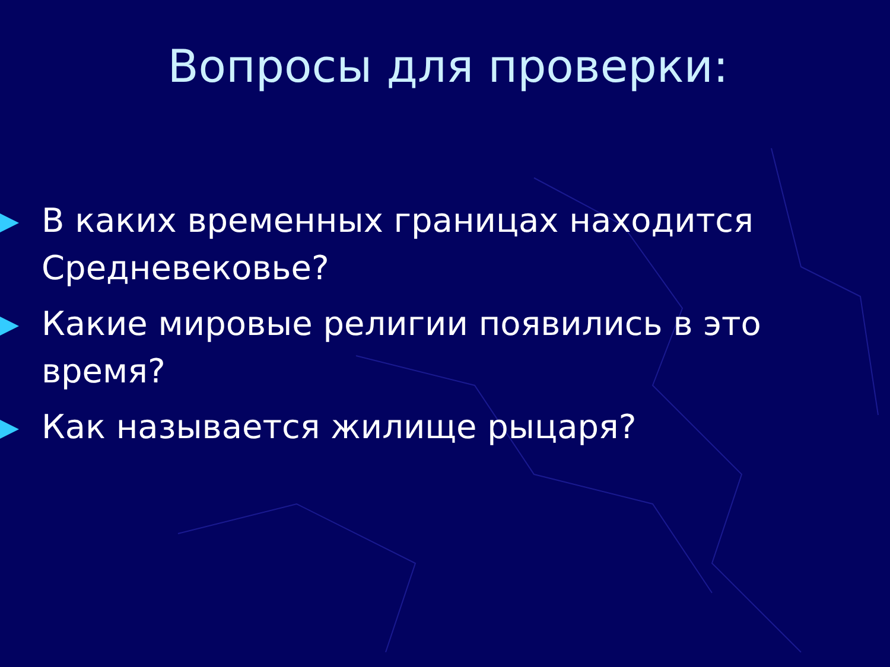Вопросы для проверки:
В каких временных границах находится Средневековье?
Какие мировые религии появились в это время?
Как называется жилище рыцаря?